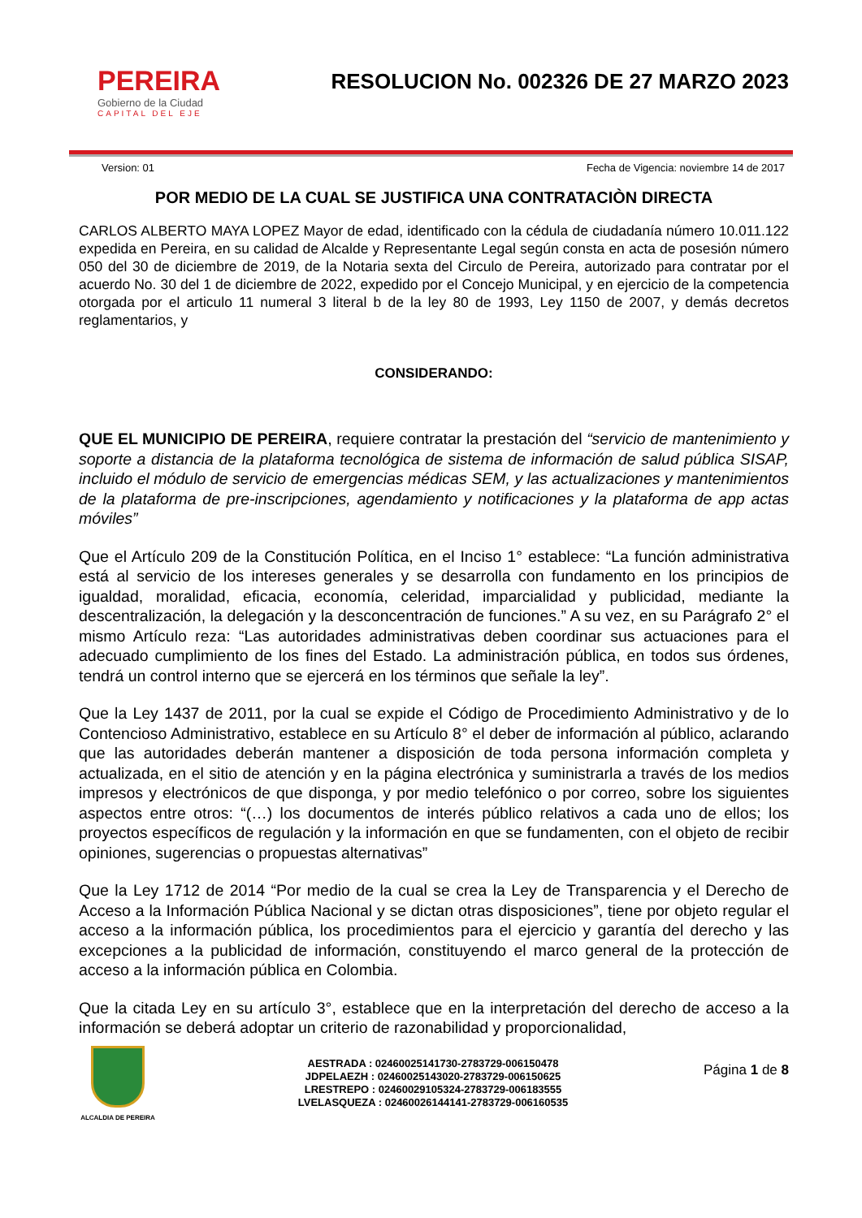PEREIRA
Gobierno de la Ciudad
CAPITAL DEL EJE
RESOLUCION No. 002326 DE 27 MARZO 2023
Version: 01 Fecha de Vigencia: noviembre 14 de 2017
POR MEDIO DE LA CUAL SE JUSTIFICA UNA CONTRATACIÒN DIRECTA
CARLOS ALBERTO MAYA LOPEZ Mayor de edad, identificado con la cédula de ciudadanía número 10.011.122 expedida en Pereira, en su calidad de Alcalde y Representante Legal según consta en acta de posesión número 050 del 30 de diciembre de 2019, de la Notaria sexta del Circulo de Pereira, autorizado para contratar por el acuerdo No. 30 del 1 de diciembre de 2022, expedido por el Concejo Municipal, y en ejercicio de la competencia otorgada por el articulo 11 numeral 3 literal b de la ley 80 de 1993, Ley 1150 de 2007, y demás decretos reglamentarios, y
CONSIDERANDO:
QUE EL MUNICIPIO DE PEREIRA, requiere contratar la prestación del “servicio de mantenimiento y soporte a distancia de la plataforma tecnológica de sistema de información de salud pública SISAP, incluido el módulo de servicio de emergencias médicas SEM, y las actualizaciones y mantenimientos de la plataforma de pre-inscripciones, agendamiento y notificaciones y la plataforma de app actas móviles”
Que el Artículo 209 de la Constitución Política, en el Inciso 1° establece: “La función administrativa está al servicio de los intereses generales y se desarrolla con fundamento en los principios de igualdad, moralidad, eficacia, economía, celeridad, imparcialidad y publicidad, mediante la descentralización, la delegación y la desconcentración de funciones.” A su vez, en su Parágrafo 2° el mismo Artículo reza: “Las autoridades administrativas deben coordinar sus actuaciones para el adecuado cumplimiento de los fines del Estado. La administración pública, en todos sus órdenes, tendrá un control interno que se ejercerá en los términos que señale la ley”.
Que la Ley 1437 de 2011, por la cual se expide el Código de Procedimiento Administrativo y de lo Contencioso Administrativo, establece en su Artículo 8° el deber de información al público, aclarando que las autoridades deberán mantener a disposición de toda persona información completa y actualizada, en el sitio de atención y en la página electrónica y suministrarla a través de los medios impresos y electrónicos de que disponga, y por medio telefónico o por correo, sobre los siguientes aspectos entre otros: “(…) los documentos de interés público relativos a cada uno de ellos; los proyectos específicos de regulación y la información en que se fundamenten, con el objeto de recibir opiniones, sugerencias o propuestas alternativas”
Que la Ley 1712 de 2014 “Por medio de la cual se crea la Ley de Transparencia y el Derecho de Acceso a la Información Pública Nacional y se dictan otras disposiciones”, tiene por objeto regular el acceso a la información pública, los procedimientos para el ejercicio y garantía del derecho y las excepciones a la publicidad de información, constituyendo el marco general de la protección de acceso a la información pública en Colombia.
Que la citada Ley en su artículo 3°, establece que en la interpretación del derecho de acceso a la información se deberá adoptar un criterio de razonabilidad y proporcionalidad,
ALCALDIA DE PEREIRA
AESTRADA : 02460025141730-2783729-006150478
JDPELAEZH : 02460025143020-2783729-006150625
LRESTREPO : 02460029105324-2783729-006183555
LVELASQUEZA : 02460026144141-2783729-006160535
Página 1 de 8